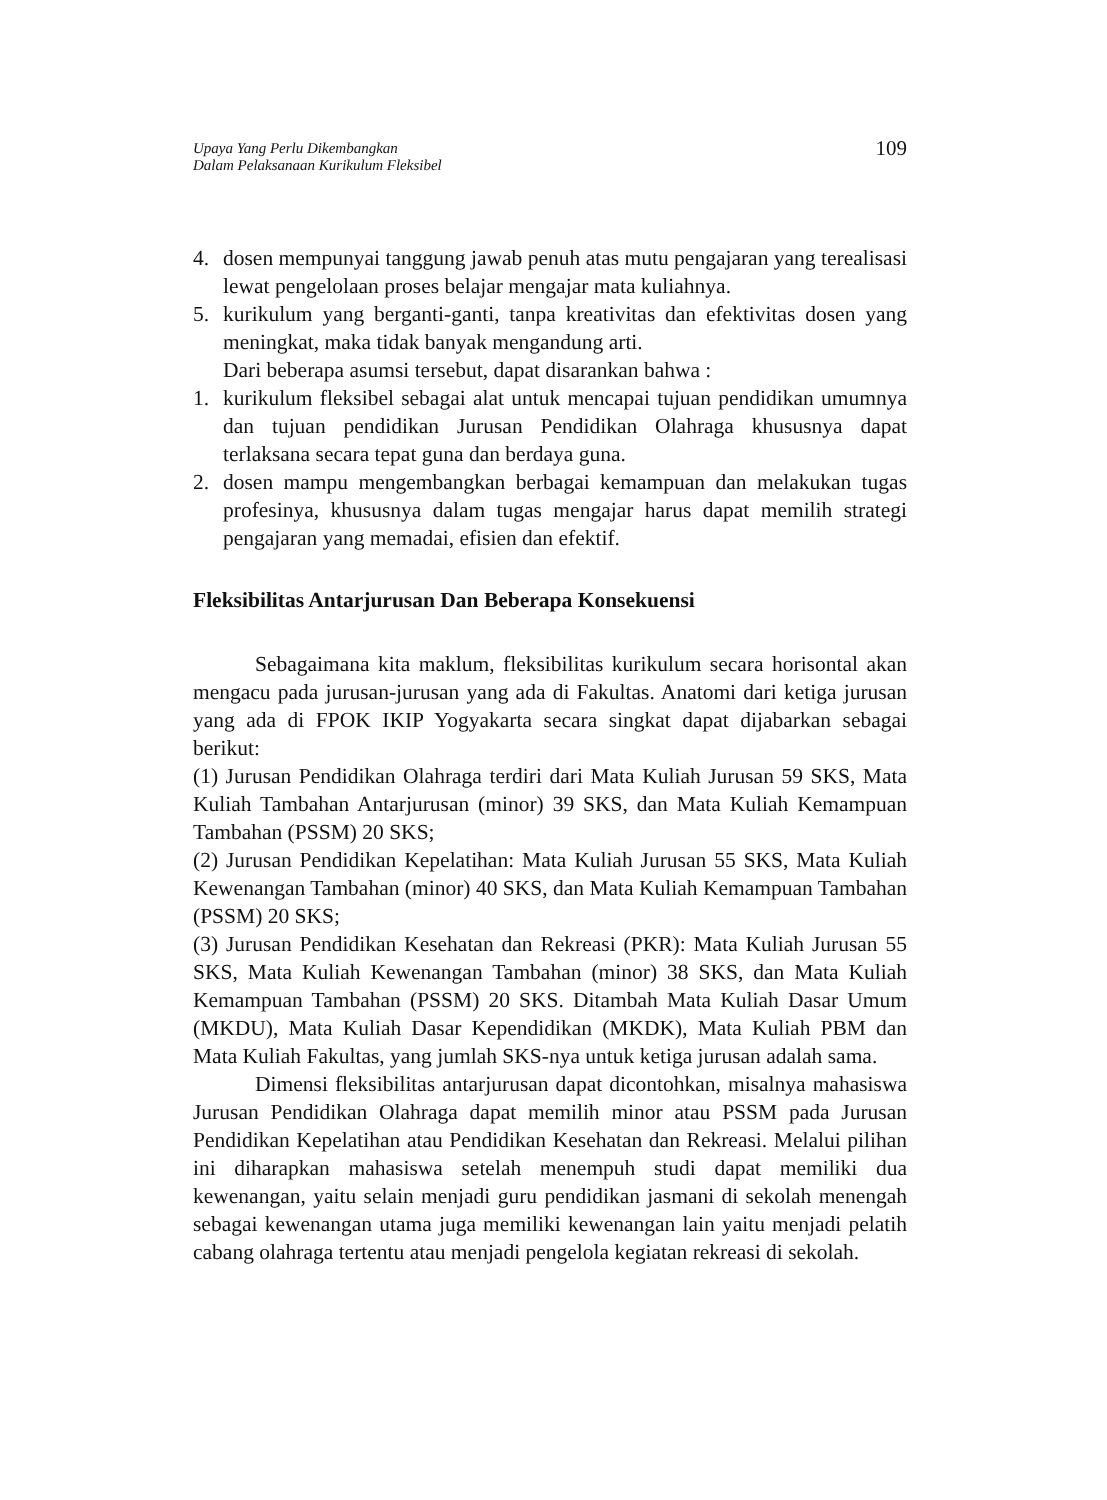Upaya Yang Perlu Dikembangkan
Dalam Pelaksanaan Kurikulum Fleksibel
109
4. dosen mempunyai tanggung jawab penuh atas mutu pengajaran yang terealisasi lewat pengelolaan proses belajar mengajar mata kuliahnya.
5. kurikulum yang berganti-ganti, tanpa kreativitas dan efektivitas dosen yang meningkat, maka tidak banyak mengandung arti.
Dari beberapa asumsi tersebut, dapat disarankan bahwa :
1. kurikulum fleksibel sebagai alat untuk mencapai tujuan pendidikan umumnya dan tujuan pendidikan Jurusan Pendidikan Olahraga khususnya dapat terlaksana secara tepat guna dan berdaya guna.
2. dosen mampu mengembangkan berbagai kemampuan dan melakukan tugas profesinya, khususnya dalam tugas mengajar harus dapat memilih strategi pengajaran yang memadai, efisien dan efektif.
Fleksibilitas Antarjurusan Dan Beberapa Konsekuensi
Sebagaimana kita maklum, fleksibilitas kurikulum secara horisontal akan mengacu pada jurusan-jurusan yang ada di Fakultas. Anatomi dari ketiga jurusan yang ada di FPOK IKIP Yogyakarta secara singkat dapat dijabarkan sebagai berikut:
(1) Jurusan Pendidikan Olahraga terdiri dari Mata Kuliah Jurusan 59 SKS, Mata Kuliah Tambahan Antarjurusan (minor) 39 SKS, dan Mata Kuliah Kemampuan Tambahan (PSSM) 20 SKS;
(2) Jurusan Pendidikan Kepelatihan: Mata Kuliah Jurusan 55 SKS, Mata Kuliah Kewenangan Tambahan (minor) 40 SKS, dan Mata Kuliah Kemampuan Tambahan (PSSM) 20 SKS;
(3) Jurusan Pendidikan Kesehatan dan Rekreasi (PKR): Mata Kuliah Jurusan 55 SKS, Mata Kuliah Kewenangan Tambahan (minor) 38 SKS, dan Mata Kuliah Kemampuan Tambahan (PSSM) 20 SKS. Ditambah Mata Kuliah Dasar Umum (MKDU), Mata Kuliah Dasar Kependidikan (MKDK), Mata Kuliah PBM dan Mata Kuliah Fakultas, yang jumlah SKS-nya untuk ketiga jurusan adalah sama.
Dimensi fleksibilitas antarjurusan dapat dicontohkan, misalnya mahasiswa Jurusan Pendidikan Olahraga dapat memilih minor atau PSSM pada Jurusan Pendidikan Kepelatihan atau Pendidikan Kesehatan dan Rekreasi. Melalui pilihan ini diharapkan mahasiswa setelah menempuh studi dapat memiliki dua kewenangan, yaitu selain menjadi guru pendidikan jasmani di sekolah menengah sebagai kewenangan utama juga memiliki kewenangan lain yaitu menjadi pelatih cabang olahraga tertentu atau menjadi pengelola kegiatan rekreasi di sekolah.